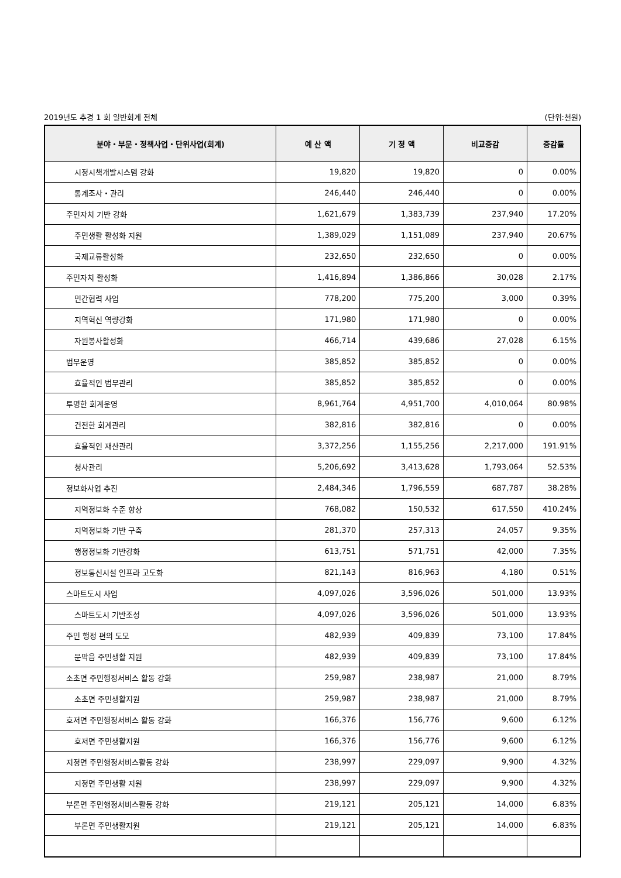2019년도 추경 1 회 일반회계 전체 (단위:천원)
| 분야・부문・정책사업・단위사업(회계) | 예 산 액 | 기 정 액 | 비교증감 | 증감률 |
| --- | --- | --- | --- | --- |
| 시정시책개발시스템 강화 | 19,820 | 19,820 | 0 | 0.00% |
| 통계조사・관리 | 246,440 | 246,440 | 0 | 0.00% |
| 주민자치 기반 강화 | 1,621,679 | 1,383,739 | 237,940 | 17.20% |
| 주민생활 활성화 지원 | 1,389,029 | 1,151,089 | 237,940 | 20.67% |
| 국제교류활성화 | 232,650 | 232,650 | 0 | 0.00% |
| 주민자치 활성화 | 1,416,894 | 1,386,866 | 30,028 | 2.17% |
| 민간협력 사업 | 778,200 | 775,200 | 3,000 | 0.39% |
| 지역혁신 역량강화 | 171,980 | 171,980 | 0 | 0.00% |
| 자원봉사활성화 | 466,714 | 439,686 | 27,028 | 6.15% |
| 법무운영 | 385,852 | 385,852 | 0 | 0.00% |
| 효율적인 법무관리 | 385,852 | 385,852 | 0 | 0.00% |
| 투명한 회계운영 | 8,961,764 | 4,951,700 | 4,010,064 | 80.98% |
| 건전한 회계관리 | 382,816 | 382,816 | 0 | 0.00% |
| 효율적인 재산관리 | 3,372,256 | 1,155,256 | 2,217,000 | 191.91% |
| 청사관리 | 5,206,692 | 3,413,628 | 1,793,064 | 52.53% |
| 정보화사업 추진 | 2,484,346 | 1,796,559 | 687,787 | 38.28% |
| 지역정보화 수준 향상 | 768,082 | 150,532 | 617,550 | 410.24% |
| 지역정보화 기반 구축 | 281,370 | 257,313 | 24,057 | 9.35% |
| 행정정보화 기반강화 | 613,751 | 571,751 | 42,000 | 7.35% |
| 정보통신시설 인프라 고도화 | 821,143 | 816,963 | 4,180 | 0.51% |
| 스마트도시 사업 | 4,097,026 | 3,596,026 | 501,000 | 13.93% |
| 스마트도시 기반조성 | 4,097,026 | 3,596,026 | 501,000 | 13.93% |
| 주민 행정 편의 도모 | 482,939 | 409,839 | 73,100 | 17.84% |
| 문막읍 주민생활 지원 | 482,939 | 409,839 | 73,100 | 17.84% |
| 소초면 주민행정서비스 활동 강화 | 259,987 | 238,987 | 21,000 | 8.79% |
| 소초면 주민생활지원 | 259,987 | 238,987 | 21,000 | 8.79% |
| 호저면 주민행정서비스 활동 강화 | 166,376 | 156,776 | 9,600 | 6.12% |
| 호저면 주민생활지원 | 166,376 | 156,776 | 9,600 | 6.12% |
| 지정면 주민행정서비스활동 강화 | 238,997 | 229,097 | 9,900 | 4.32% |
| 지정면 주민생활 지원 | 238,997 | 229,097 | 9,900 | 4.32% |
| 부론면 주민행정서비스활동 강화 | 219,121 | 205,121 | 14,000 | 6.83% |
| 부론면 주민생활지원 | 219,121 | 205,121 | 14,000 | 6.83% |